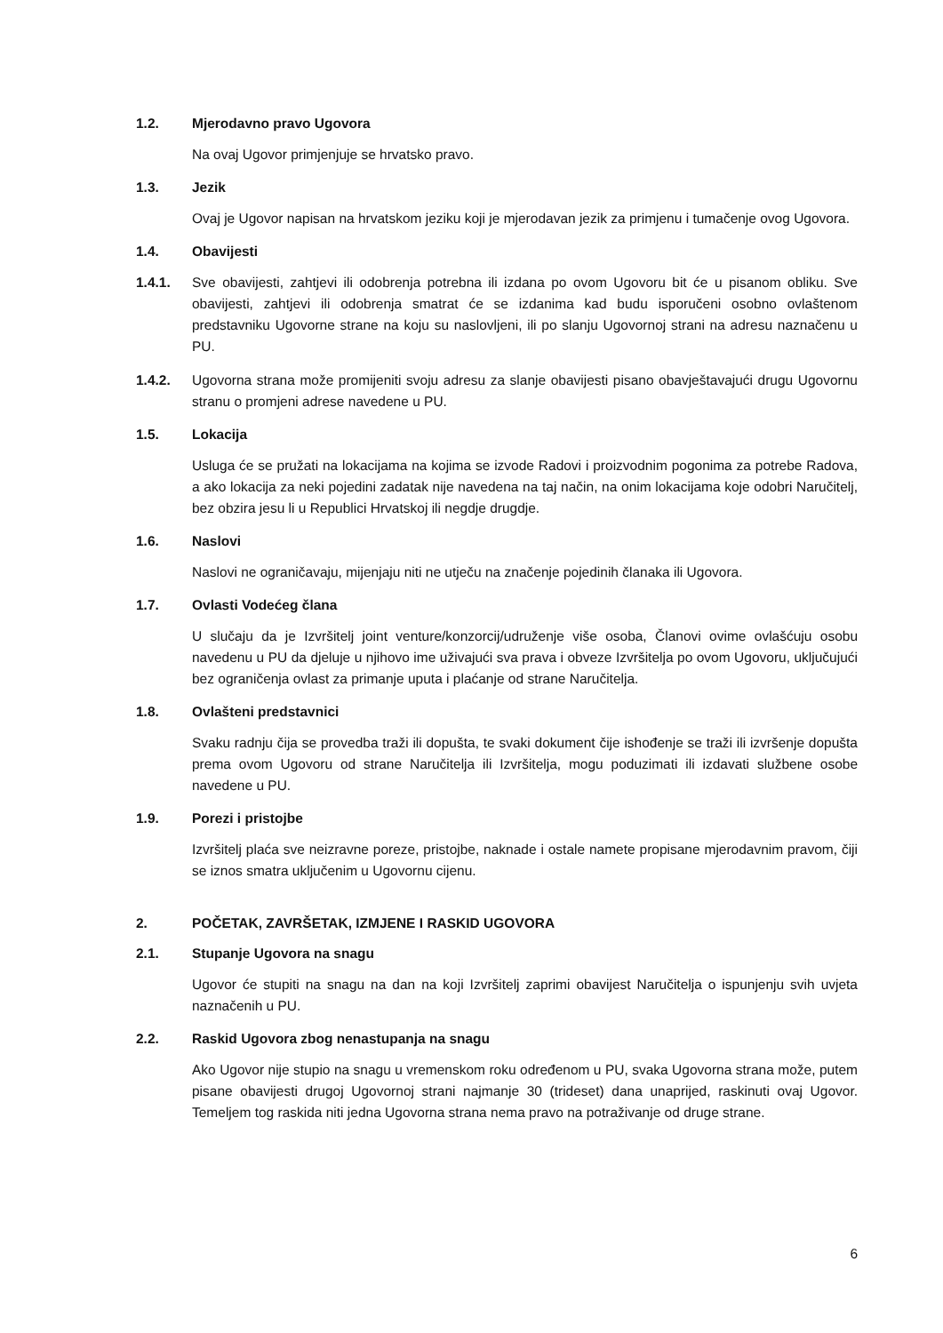1.2. Mjerodavno pravo Ugovora
Na ovaj Ugovor primjenjuje se hrvatsko pravo.
1.3. Jezik
Ovaj je Ugovor napisan na hrvatskom jeziku koji je mjerodavan jezik za primjenu i tumačenje ovog Ugovora.
1.4. Obavijesti
1.4.1. Sve obavijesti, zahtjevi ili odobrenja potrebna ili izdana po ovom Ugovoru bit će u pisanom obliku. Sve obavijesti, zahtjevi ili odobrenja smatrat će se izdanima kad budu isporučeni osobno ovlaštenom predstavniku Ugovorne strane na koju su naslovljeni, ili po slanju Ugovornoj strani na adresu naznačenu u PU.
1.4.2. Ugovorna strana može promijeniti svoju adresu za slanje obavijesti pisano obavještavajući drugu Ugovornu stranu o promjeni adrese navedene u PU.
1.5. Lokacija
Usluga će se pružati na lokacijama na kojima se izvode Radovi i proizvodnim pogonima za potrebe Radova, a ako lokacija za neki pojedini zadatak nije navedena na taj način, na onim lokacijama koje odobri Naručitelj, bez obzira jesu li u Republici Hrvatskoj ili negdje drugdje.
1.6. Naslovi
Naslovi ne ograničavaju, mijenjaju niti ne utječu na značenje pojedinih članaka ili Ugovora.
1.7. Ovlasti Vodećeg člana
U slučaju da je Izvršitelj joint venture/konzorcij/udruženje više osoba, Članovi ovime ovlašćuju osobu navedenu u PU da djeluje u njihovo ime uživajući sva prava i obveze Izvršitelja po ovom Ugovoru, uključujući bez ograničenja ovlast za primanje uputa i plaćanje od strane Naručitelja.
1.8. Ovlašteni predstavnici
Svaku radnju čija se provedba traži ili dopušta, te svaki dokument čije ishođenje se traži ili izvršenje dopušta prema ovom Ugovoru od strane Naručitelja ili Izvršitelja, mogu poduzimati ili izdavati službene osobe navedene u PU.
1.9. Porezi i pristojbe
Izvršitelj plaća sve neizravne poreze, pristojbe, naknade i ostale namete propisane mjerodavnim pravom, čiji se iznos smatra uključenim u Ugovornu cijenu.
2. POČETAK, ZAVRŠETAK, IZMJENE I RASKID UGOVORA
2.1. Stupanje Ugovora na snagu
Ugovor će stupiti na snagu na dan na koji Izvršitelj zaprimi obavijest Naručitelja o ispunjenju svih uvjeta naznačenih u PU.
2.2. Raskid Ugovora zbog nenastupanja na snagu
Ako Ugovor nije stupio na snagu u vremenskom roku određenom u PU, svaka Ugovorna strana može, putem pisane obavijesti drugoj Ugovornoj strani najmanje 30 (trideset) dana unaprijed, raskinuti ovaj Ugovor. Temeljem tog raskida niti jedna Ugovorna strana nema pravo na potraživanje od druge strane.
6